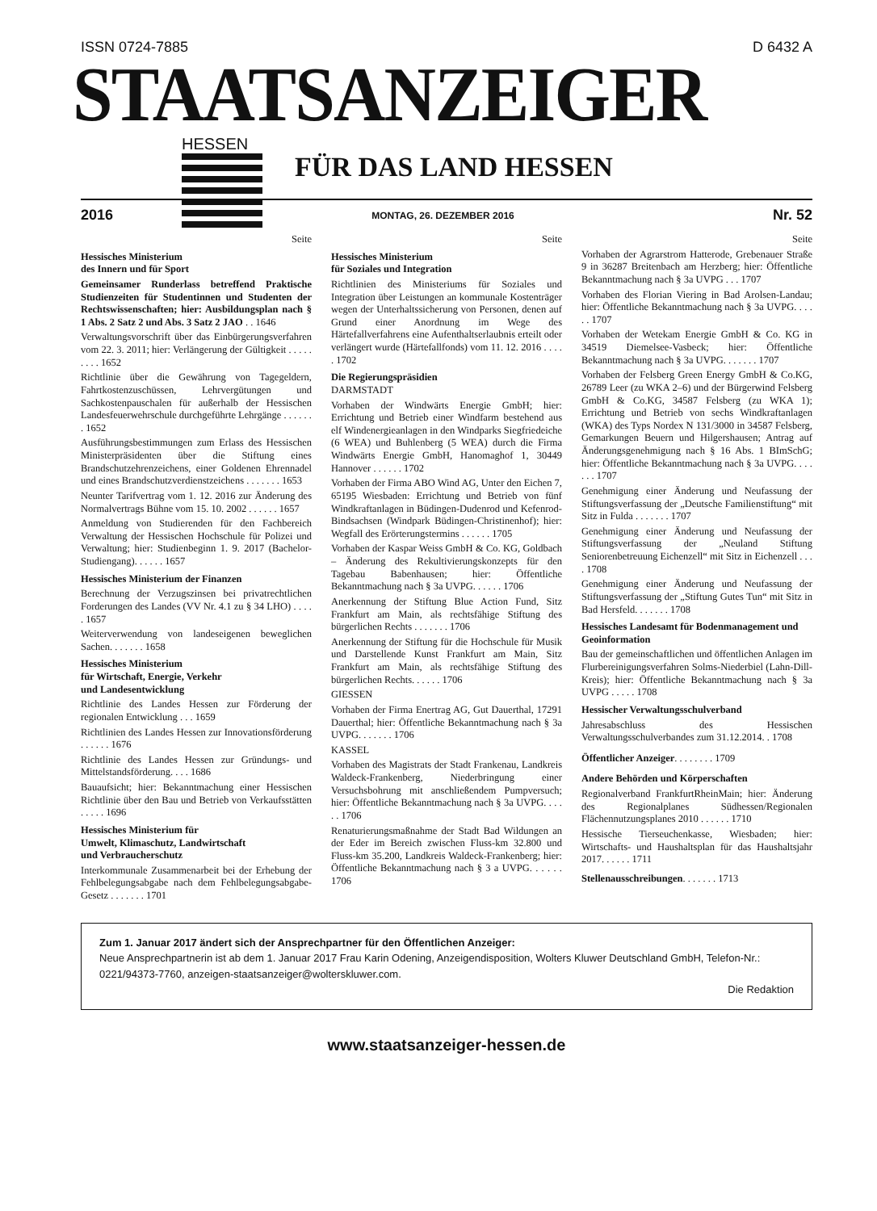ISSN 0724-7885 D 6432 A
STAATSANZEIGER
HESSEN
FÜR DAS LAND HESSEN
2016 MONTAG, 26. DEZEMBER 2016 Nr. 52
Seite
Hessisches Ministerium
des Innern und für Sport
Gemeinsamer Runderlass betreffend Praktische Studienzeiten für Studentinnen und Studenten der Rechtswissenschaften; hier: Ausbildungsplan nach § 1 Abs. 2 Satz 2 und Abs. 3 Satz 2 JAO . . 1646
Verwaltungsvorschrift über das Einbürgerungsverfahren vom 22. 3. 2011; hier: Verlängerung der Gültigkeit . . . . . . . . . 1652
Richtlinie über die Gewährung von Tagegeldern, Fahrtkostenzuschüssen, Lehrvergütungen und Sachkostenpauschalen für außerhalb der Hessischen Landesfeuerwehrschule durchgeführte Lehrgänge . . . . . . . 1652
Ausführungsbestimmungen zum Erlass des Hessischen Ministerpräsidenten über die Stiftung eines Brandschutzehrenzeichens, einer Goldenen Ehrennadel und eines Brandschutzverdienstzeichens . . . . . . . 1653
Neunter Tarifvertrag vom 1. 12. 2016 zur Änderung des Normalvertrags Bühne vom 15. 10. 2002 . . . . . . 1657
Anmeldung von Studierenden für den Fachbereich Verwaltung der Hessischen Hochschule für Polizei und Verwaltung; hier: Studienbeginn 1. 9. 2017 (Bachelor-Studiengang). . . . . . 1657
Hessisches Ministerium der Finanzen
Berechnung der Verzugszinsen bei privatrechtlichen Forderungen des Landes (VV Nr. 4.1 zu § 34 LHO) . . . . . 1657
Weiterverwendung von landeseigenen beweglichen Sachen. . . . . . . 1658
Hessisches Ministerium
für Wirtschaft, Energie, Verkehr
und Landesentwicklung
Richtlinie des Landes Hessen zur Förderung der regionalen Entwicklung . . . 1659
Richtlinien des Landes Hessen zur Innovationsförderung . . . . . . 1676
Richtlinie des Landes Hessen zur Gründungs- und Mittelstandsförderung. . . . 1686
Bauaufsicht; hier: Bekanntmachung einer Hessischen Richtlinie über den Bau und Betrieb von Verkaufsstätten . . . . . 1696
Hessisches Ministerium für
Umwelt, Klimaschutz, Landwirtschaft
und Verbraucherschutz
Interkommunale Zusammenarbeit bei der Erhebung der Fehlbelegungsabgabe nach dem Fehlbelegungsabgabe-Gesetz . . . . . . . 1701
Seite
Hessisches Ministerium
für Soziales und Integration
Richtlinien des Ministeriums für Soziales und Integration über Leistungen an kommunale Kostenträger wegen der Unterhaltssicherung von Personen, denen auf Grund einer Anordnung im Wege des Härtefallverfahrens eine Aufenthaltserlaubnis erteilt oder verlängert wurde (Härtefallfonds) vom 11. 12. 2016 . . . . . 1702
Die Regierungspräsidien
DARMSTADT
Vorhaben der Windwärts Energie GmbH; hier: Errichtung und Betrieb einer Windfarm bestehend aus elf Windenergieanlagen in den Windparks Siegfriedeiche (6 WEA) und Buhlenberg (5 WEA) durch die Firma Windwärts Energie GmbH, Hanomaghof 1, 30449 Hannover . . . . . . 1702
Vorhaben der Firma ABO Wind AG, Unter den Eichen 7, 65195 Wiesbaden: Errichtung und Betrieb von fünf Windkraftanlagen in Büdingen-Dudenrod und Kefenrod-Bindsachsen (Windpark Büdingen-Christinenhof); hier: Wegfall des Erörterungstermins . . . . . . 1705
Vorhaben der Kaspar Weiss GmbH & Co. KG, Goldbach – Änderung des Rekultivierungskonzepts für den Tagebau Babenhausen; hier: Öffentliche Bekanntmachung nach § 3a UVPG. . . . . . 1706
Anerkennung der Stiftung Blue Action Fund, Sitz Frankfurt am Main, als rechtsfähige Stiftung des bürgerlichen Rechts . . . . . . . 1706
Anerkennung der Stiftung für die Hochschule für Musik und Darstellende Kunst Frankfurt am Main, Sitz Frankfurt am Main, als rechtsfähige Stiftung des bürgerlichen Rechts. . . . . . 1706
GIESSEN
Vorhaben der Firma Enertrag AG, Gut Dauerthal, 17291 Dauerthal; hier: Öffentliche Bekanntmachung nach § 3a UVPG. . . . . . . 1706
KASSEL
Vorhaben des Magistrats der Stadt Frankenau, Landkreis Waldeck-Frankenberg, Niederbringung einer Versuchsbohrung mit anschließendem Pumpversuch; hier: Öffentliche Bekanntmachung nach § 3a UVPG. . . . . . 1706
Renaturierungsmaßnahme der Stadt Bad Wildungen an der Eder im Bereich zwischen Fluss-km 32.800 und Fluss-km 35.200, Landkreis Waldeck-Frankenberg; hier: Öffentliche Bekanntmachung nach § 3 a UVPG. . . . . . 1706
Seite
Vorhaben der Agrarstrom Hatterode, Grebenauer Straße 9 in 36287 Breitenbach am Herzberg; hier: Öffentliche Bekanntmachung nach § 3a UVPG . . . 1707
Vorhaben des Florian Viering in Bad Arolsen-Landau; hier: Öffentliche Bekanntmachung nach § 3a UVPG. . . . . . 1707
Vorhaben der Wetekam Energie GmbH & Co. KG in 34519 Diemelsee-Vasbeck; hier: Öffentliche Bekanntmachung nach § 3a UVPG. . . . . . . 1707
Vorhaben der Felsberg Green Energy GmbH & Co.KG, 26789 Leer (zu WKA 2–6) und der Bürgerwind Felsberg GmbH & Co.KG, 34587 Felsberg (zu WKA 1); Errichtung und Betrieb von sechs Windkraftanlagen (WKA) des Typs Nordex N 131/3000 in 34587 Felsberg, Gemarkungen Beuern und Hilgershausen; Antrag auf Änderungsgenehmigung nach § 16 Abs. 1 BImSchG; hier: Öffentliche Bekanntmachung nach § 3a UVPG. . . . . . . 1707
Genehmigung einer Änderung und Neufassung der Stiftungsverfassung der „Deutsche Familienstiftung“ mit Sitz in Fulda . . . . . . . 1707
Genehmigung einer Änderung und Neufassung der Stiftungsverfassung der „Neuland Stiftung Seniorenbetreuung Eichenzell“ mit Sitz in Eichenzell . . . . 1708
Genehmigung einer Änderung und Neufassung der Stiftungsverfassung der „Stiftung Gutes Tun“ mit Sitz in Bad Hersfeld. . . . . . . 1708
Hessisches Landesamt für Bodenmanagement und Geoinformation
Bau der gemeinschaftlichen und öffentlichen Anlagen im Flurbereinigungsverfahren Solms-Niederbiel (Lahn-Dill-Kreis); hier: Öffentliche Bekanntmachung nach § 3a UVPG . . . . . 1708
Hessischer Verwaltungsschulverband
Jahresabschluss des Hessischen Verwaltungsschulverbandes zum 31.12.2014. . 1708
Öffentlicher Anzeiger. . . . . . . . 1709
Andere Behörden und Körperschaften
Regionalverband FrankfurtRheinMain; hier: Änderung des Regionalplanes Südhessen/Regionalen Flächennutzungsplanes 2010 . . . . . . 1710
Hessische Tierseuchenkasse, Wiesbaden; hier: Wirtschafts- und Haushaltsplan für das Haushaltsjahr 2017. . . . . . 1711
Stellenausschreibungen. . . . . . . 1713
Zum 1. Januar 2017 ändert sich der Ansprechpartner für den Öffentlichen Anzeiger:
Neue Ansprechpartnerin ist ab dem 1. Januar 2017 Frau Karin Odening, Anzeigendisposition, Wolters Kluwer Deutschland GmbH, Telefon-Nr.: 0221/94373-7760, anzeigen-staatsanzeiger@wolterskluwer.com.
Die Redaktion
www.staatsanzeiger-hessen.de